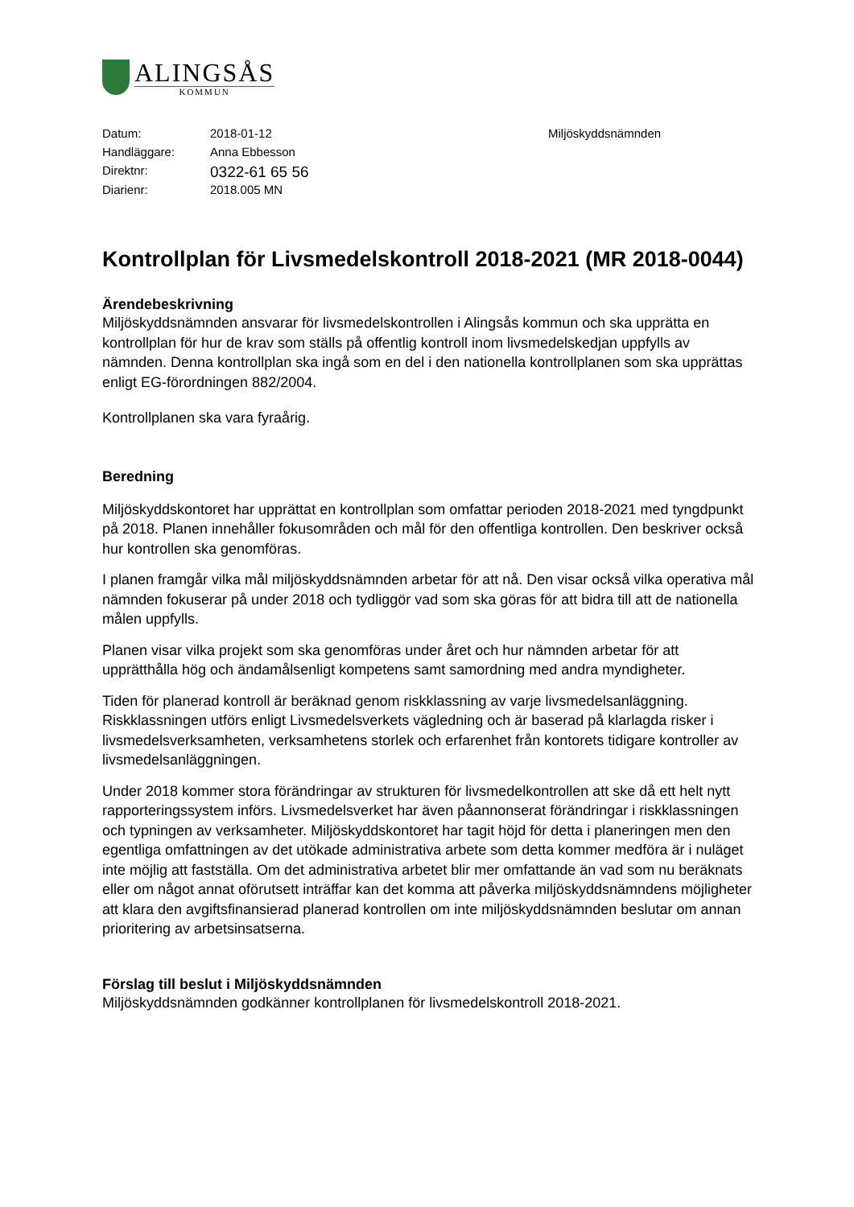ALINGSÅS
KOMMUN
| Datum: | 2018-01-12 | Miljöskyddsnämnden |
| Handläggare: | Anna Ebbesson | |
| Direktnr: | 0322-61 65 56 | |
| Diarienr: | 2018.005 MN | |
Kontrollplan för Livsmedelskontroll 2018-2021 (MR 2018-0044)
Ärendebeskrivning
Miljöskyddsnämnden ansvarar för livsmedelskontrollen i Alingsås kommun och ska upprätta en kontrollplan för hur de krav som ställs på offentlig kontroll inom livsmedelskedjan uppfylls av nämnden. Denna kontrollplan ska ingå som en del i den nationella kontrollplanen som ska upprättas enligt EG-förordningen 882/2004.
Kontrollplanen ska vara fyraårig.
Beredning
Miljöskyddskontoret har upprättat en kontrollplan som omfattar perioden 2018-2021 med tyngdpunkt på 2018. Planen innehåller fokusområden och mål för den offentliga kontrollen. Den beskriver också hur kontrollen ska genomföras.
I planen framgår vilka mål miljöskyddsnämnden arbetar för att nå. Den visar också vilka operativa mål nämnden fokuserar på under 2018 och tydliggör vad som ska göras för att bidra till att de nationella målen uppfylls.
Planen visar vilka projekt som ska genomföras under året och hur nämnden arbetar för att upprätthålla hög och ändamålsenligt kompetens samt samordning med andra myndigheter.
Tiden för planerad kontroll är beräknad genom riskklassning av varje livsmedelsanläggning. Riskklassningen utförs enligt Livsmedelsverkets vägledning och är baserad på klarlagda risker i livsmedelsverksamheten, verksamhetens storlek och erfarenhet från kontorets tidigare kontroller av livsmedelsanläggningen.
Under 2018 kommer stora förändringar av strukturen för livsmedelkontrollen att ske då ett helt nytt rapporteringssystem införs. Livsmedelsverket har även påannonserat förändringar i riskklassningen och typningen av verksamheter. Miljöskyddskontoret har tagit höjd för detta i planeringen men den egentliga omfattningen av det utökade administrativa arbete som detta kommer medföra är i nuläget inte möjlig att fastställa. Om det administrativa arbetet blir mer omfattande än vad som nu beräknats eller om något annat oförutsett inträffar kan det komma att påverka miljöskyddsnämndens möjligheter att klara den avgiftsfinansierad planerad kontrollen om inte miljöskyddsnämnden beslutar om annan prioritering av arbetsinsatserna.
Förslag till beslut i Miljöskyddsnämnden
Miljöskyddsnämnden godkänner kontrollplanen för livsmedelskontroll 2018-2021.